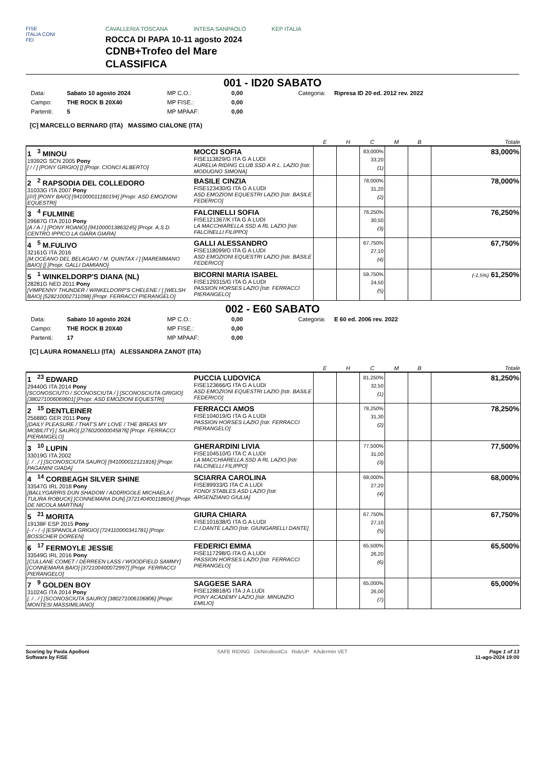FISE
ITALIA CONI
FEI
CAVALLERIA TOSCANA INTESA SANPAOLO KEP ITALIA
ROCCA DI PAPA 10-11 agosto 2024
CDNB+Trofeo del Mare
CLASSIFICA
001 - ID20 SABATO
Data: Sabato 10 agosto 2024 MP C.O.: 0,00 Categoria: Ripresa ID 20 ed. 2012 rev. 2022 Campo: THE ROCK B 20X40 MP FISE.: 0,00 Partenti: 5 MP MPAAF: 0,00
[C] MARCELLO BERNARD (ITA) MASSIMO CIALONE (ITA)
| | | E | H | C | M | B | Totale |
| --- | --- | --- | --- | --- | --- | --- | --- |
| 1 <sup>3</sup> MINOU 19392G SCN 2005 Pony [ / / ] [PONY GRIGIO] [] [Propr. CIONCI ALBERTO] | MOCCI SOFIA FISE113829/G ITA G A LUDI AURELIA RIDING CLUB SSD A R.L. LAZIO [Istr. MODUGNO SIMONA] | | | 83,000% 33,20 (1) | | | 83,000% |
| 2 <sup>2</sup> RAPSODIA DEL COLLEDORO 31033G ITA 2007 Pony [////] [PONY BAIO] [941000011160194] [Propr. ASD EMOZIONI EQUESTRI] | BASILE CINZIA FISE123430/G ITA G A LUDI ASD EMOZIONI EQUESTRI LAZIO [Istr. BASILE FEDERICO] | | | 78,000% 31,20 (2) | | | 78,000% |
| 3 <sup>4</sup> FULMINE 29687G ITA 2010 Pony [A / A / ] [PONY ROANO] [941000013863245] [Propr. A.S.D. CENTRO IPPICO LA GIARA GIARA] | FALCINELLI SOFIA FISE121367/K ITA G A LUDI LA MACCHIARELLA SSD A RL LAZIO [Istr. FALCINELLI FILIPPO] | | | 76,250% 30,50 (3) | | | 76,250% |
| 4 <sup>5</sup> M.FULIVO 32161G ITA 2016 [M.OCEANO DEL BELAGAIO / M. QUINTAX / ] [MAREMMANO BAIO] [] [Propr. GALLI DAMIANO] | GALLI ALESSANDRO FISE118099/G ITA G A LUDI ASD EMOZIONI EQUESTRI LAZIO [Istr. BASILE FEDERICO] | | | 67,750% 27,10 (4) | | | 67,750% |
| 5 <sup>1</sup> WINKELDORP'S DIANA (NL) 28281G NED 2011 Pony [VIMPENNY THUNDER / WINKELDORP'S CHELENE / ] [WELSH BAIO] [528210002711098] [Propr. FERRACCI PIERANGELO] | BICORNI MARIA ISABEL FISE129315/G ITA G A LUDI PASSION HORSES LAZIO [Istr. FERRACCI PIERANGELO] | | | 59,750% 24,50 (5) | | | (-1,5%) 61,250% |
002 - E60 SABATO
Data: Sabato 10 agosto 2024 MP C.O.: 0,00 Categoria: E 60 ed. 2006 rev. 2022 Campo: THE ROCK B 20X40 MP FISE.: 0,00 Partenti: 17 MP MPAAF: 0,00
[C] LAURA ROMANELLI (ITA) ALESSANDRA ZANOT (ITA)
| | | E | H | C | M | B | Totale |
| --- | --- | --- | --- | --- | --- | --- | --- |
| 1 <sup>23</sup> EDWARD 29440G ITA 2014 Pony [SCONOSCIUTO / SCONOSCIUTA / ] [SCONOSCIUTA GRIGIO] [380271006069601] [Propr. ASD EMOZIONI EQUESTRI] | PUCCIA LUDOVICA FISE123666/G ITA G A LUDI ASD EMOZIONI EQUESTRI LAZIO [Istr. BASILE FEDERICO] | | | 81,250% 32,50 (1) | | | 81,250% |
| 2 <sup>15</sup> DENTLEINER 25688G GER 2011 Pony [DAILY PLEASURE / THAT'S MY LOVE / THE BREAS MY MOBILITY] [ SAURO] [276020000045876] [Propr. FERRACCI PIERANGELO] | FERRACCI AMOS FISE104019/G ITA G A LUDI PASSION HORSES LAZIO [Istr. FERRACCI PIERANGELO] | | | 78,250% 31,30 (2) | | | 78,250% |
| 3 <sup>10</sup> LUPIN 33019G ITA 2002 [. / . / ] [SCONOSCIUTA SAURO] [941000012121816] [Propr. PAGANINI GIADA] | GHERARDINI LIVIA FISE104510/G ITA C A LUDI LA MACCHIARELLA SSD A RL LAZIO [Istr. FALCINELLI FILIPPO] | | | 77,500% 31,00 (3) | | | 77,500% |
| 4 <sup>14</sup> CORBEAGH SILVER SHINE 33547G IRL 2018 Pony [BALLYGARRIS DUN SHADOW / ADDRIGOLE MICHAELA / TULIRA ROBUCK] [CONNEMARA DUN] [372140400118604] [Propr. DE NICOLA MARTINA] | SCIARRA CAROLINA FISE89933/G ITA C A LUDI FONDI STABLES ASD LAZIO [Istr. ARGENZIANO GIULIA] | | | 68,000% 27,20 (4) | | | 68,000% |
| 5 <sup>21</sup> MORITA 19138F ESP 2015 Pony [- / - / -] [ESPANOLA GRIGIO] [724110000341781] [Propr. BOSSCHER DOREEN] | GIURA CHIARA FISE101638/G ITA G A LUDI C.I.DANTE LAZIO [Istr. GIUNGARELLI DANTE] | | | 67,750% 27,10 (5) | | | 67,750% |
| 6 <sup>17</sup> FERMOYLE JESSIE 33549G IRL 2016 Pony [CULLANE COMET / DERREEN LASS / WOODFIELD SAMMY] [CONNEMARA BAIO] [372100400072997] [Propr. FERRACCI PIERANGELO] | FEDERICI EMMA FISE117298/G ITA G A LUDI PASSION HORSES LAZIO [Istr. FERRACCI PIERANGELO] | | | 65,500% 26,20 (6) | | | 65,500% |
| 7 <sup>9</sup> GOLDEN BOY 31024G ITA 2014 Pony [. / . / ] [SCONOSCIUTA SAURO] [380271006106806] [Propr. MONTESI MASSIMILIANO] | SAGGESE SARA FISE128818/G ITA J A LUDI PONY ACADEMY LAZIO [Istr. MINUNZIO EMILIO] | | | 65,000% 26,00 (7) | | | 65,000% |
Scoring by Paola Apolloni
Software by FISE
SAFE RIDING DeNiroBootCo RideUP KAdermin VET
Page 1 of 13
11-ago-2024 19:00